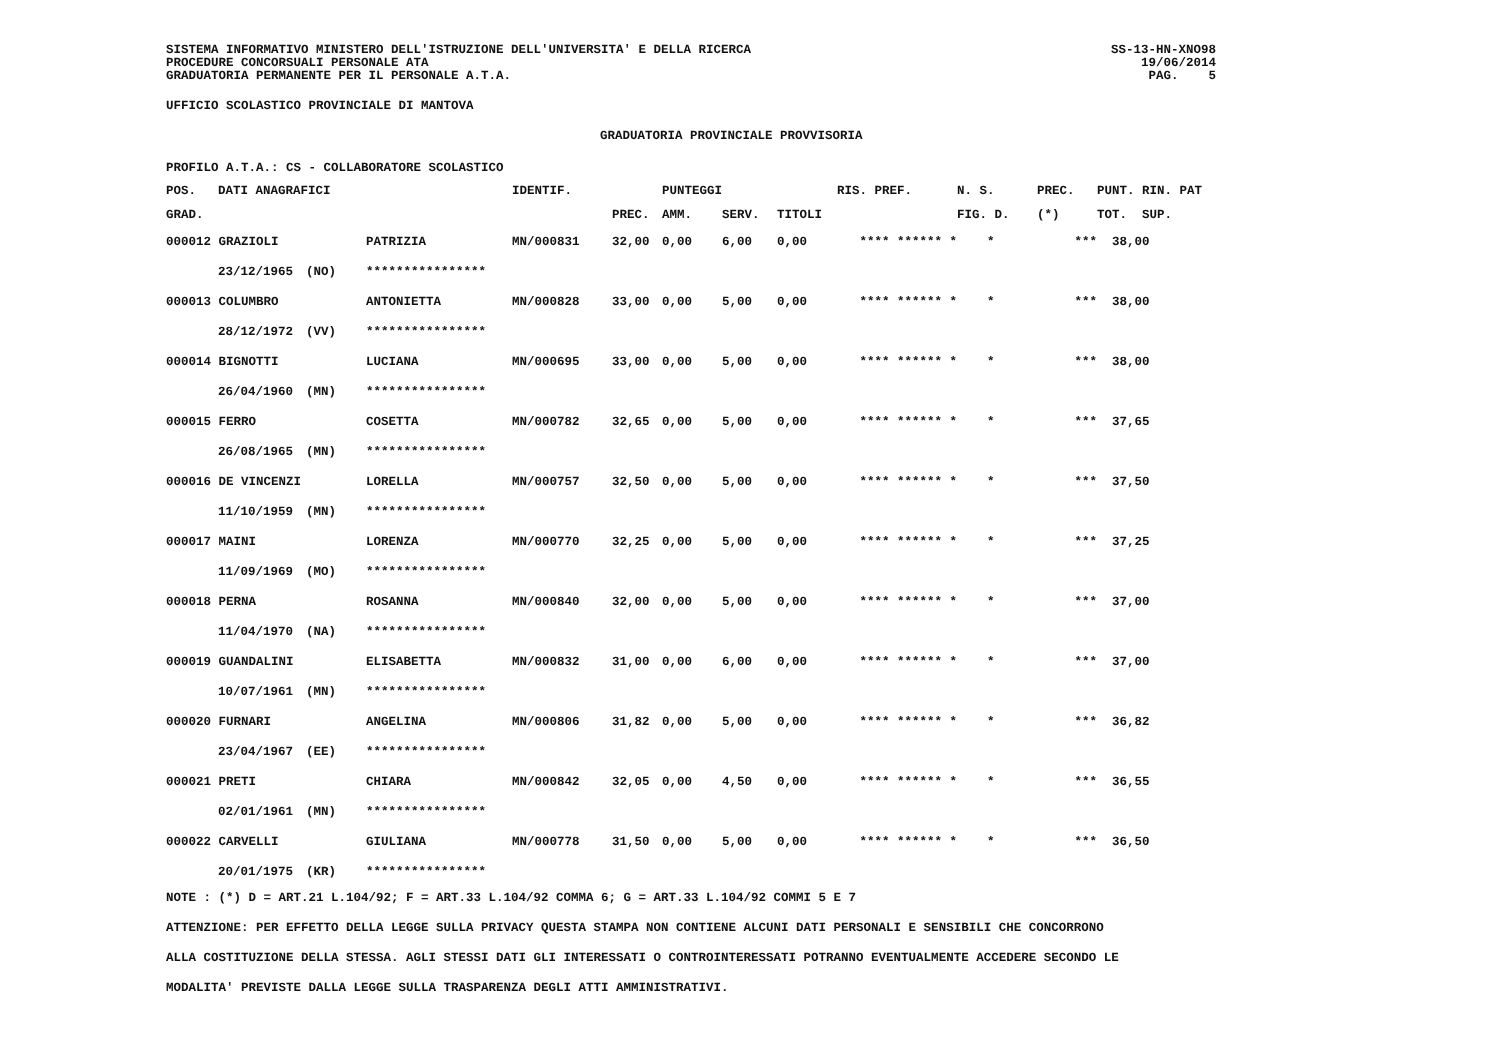SISTEMA INFORMATIVO MINISTERO DELL'ISTRUZIONE DELL'UNIVERSITA' E DELLA RICERCA
PROCEDURE CONCORSUALI PERSONALE ATA
GRADUATORIA PERMANENTE PER IL PERSONALE A.T.A.
SS-13-HN-XNO98
19/06/2014
PAG. 5
UFFICIO SCOLASTICO PROVINCIALE DI MANTOVA
GRADUATORIA PROVINCIALE PROVVISORIA
PROFILO A.T.A.: CS - COLLABORATORE SCOLASTICO
| POS. | DATI ANAGRAFICI | | | IDENTIF. | | PUNTEGGI | | | RIS. PREF. | | N. S. | PREC. | PUNT. RIN. PAT |
| --- | --- | --- | --- | --- | --- | --- | --- | --- | --- | --- | --- | --- | --- |
| GRAD. | | | | | PREC. | AMM. | SERV. | TITOLI | | | FIG. D. | (*) | TOT. SUP. |
| 000012 GRAZIOLI | | | PATRIZIA | MN/000831 | 32,00 | 0,00 | 6,00 | 0,00 | **** ****** * | | * | *** | 38,00 |
| | 23/12/1965 | (NO) | **************** | | | | | | | | | | |
| 000013 COLUMBRO | | | ANTONIETTA | MN/000828 | 33,00 | 0,00 | 5,00 | 0,00 | **** ****** * | | * | *** | 38,00 |
| | 28/12/1972 | (VV) | **************** | | | | | | | | | | |
| 000014 BIGNOTTI | | | LUCIANA | MN/000695 | 33,00 | 0,00 | 5,00 | 0,00 | **** ****** * | | * | *** | 38,00 |
| | 26/04/1960 | (MN) | **************** | | | | | | | | | | |
| 000015 FERRO | | | COSETTA | MN/000782 | 32,65 | 0,00 | 5,00 | 0,00 | **** ****** * | | * | *** | 37,65 |
| | 26/08/1965 | (MN) | **************** | | | | | | | | | | |
| 000016 DE VINCENZI | | | LORELLA | MN/000757 | 32,50 | 0,00 | 5,00 | 0,00 | **** ****** * | | * | *** | 37,50 |
| | 11/10/1959 | (MN) | **************** | | | | | | | | | | |
| 000017 MAINI | | | LORENZA | MN/000770 | 32,25 | 0,00 | 5,00 | 0,00 | **** ****** * | | * | *** | 37,25 |
| | 11/09/1969 | (MO) | **************** | | | | | | | | | | |
| 000018 PERNA | | | ROSANNA | MN/000840 | 32,00 | 0,00 | 5,00 | 0,00 | **** ****** * | | * | *** | 37,00 |
| | 11/04/1970 | (NA) | **************** | | | | | | | | | | |
| 000019 GUANDALINI | | | ELISABETTA | MN/000832 | 31,00 | 0,00 | 6,00 | 0,00 | **** ****** * | | * | *** | 37,00 |
| | 10/07/1961 | (MN) | **************** | | | | | | | | | | |
| 000020 FURNARI | | | ANGELINA | MN/000806 | 31,82 | 0,00 | 5,00 | 0,00 | **** ****** * | | * | *** | 36,82 |
| | 23/04/1967 | (EE) | **************** | | | | | | | | | | |
| 000021 PRETI | | | CHIARA | MN/000842 | 32,05 | 0,00 | 4,50 | 0,00 | **** ****** * | | * | *** | 36,55 |
| | 02/01/1961 | (MN) | **************** | | | | | | | | | | |
| 000022 CARVELLI | | | GIULIANA | MN/000778 | 31,50 | 0,00 | 5,00 | 0,00 | **** ****** * | | * | *** | 36,50 |
| | 20/01/1975 | (KR) | **************** | | | | | | | | | | |
NOTE : (*) D = ART.21 L.104/92; F = ART.33 L.104/92 COMMA 6; G = ART.33 L.104/92 COMMI 5 E 7
ATTENZIONE: PER EFFETTO DELLA LEGGE SULLA PRIVACY QUESTA STAMPA NON CONTIENE ALCUNI DATI PERSONALI E SENSIBILI CHE CONCORRONO
ALLA COSTITUZIONE DELLA STESSA. AGLI STESSI DATI GLI INTERESSATI O CONTROINTERESSATI POTRANNO EVENTUALMENTE ACCEDERE SECONDO LE
MODALITA' PREVISTE DALLA LEGGE SULLA TRASPARENZA DEGLI ATTI AMMINISTRATIVI.